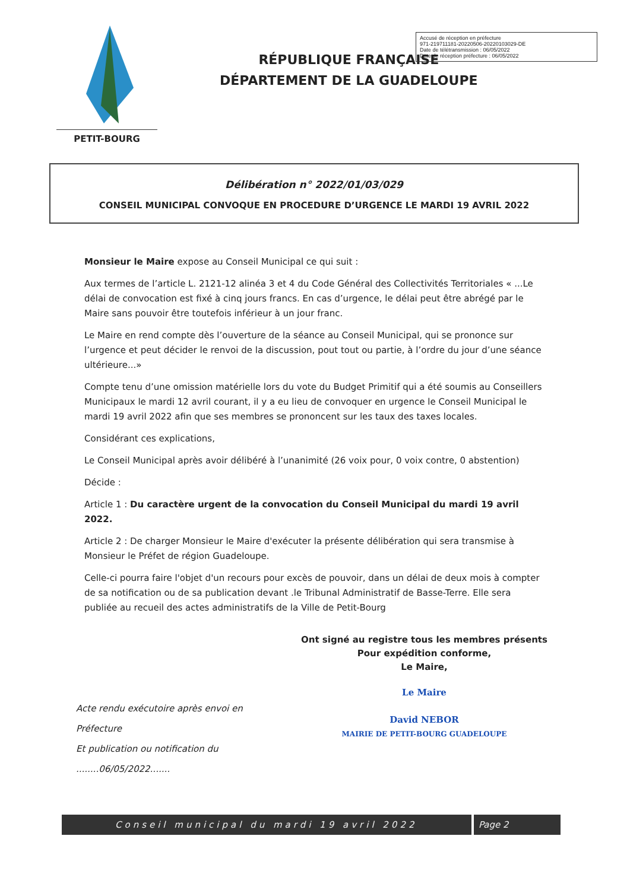PETIT-BOURG
RÉPUBLIQUE FRANÇAISE
DÉPARTEMENT DE LA GUADELOUPE
Accusé de réception en préfecture
971-219711181-20220506-20220103029-DE
Date de télétransmission : 06/05/2022
Date de réception préfecture : 06/05/2022
Délibération n° 2022/01/03/029
CONSEIL MUNICIPAL CONVOQUE EN PROCEDURE D’URGENCE LE MARDI 19 AVRIL 2022
Monsieur le Maire expose au Conseil Municipal ce qui suit :
Aux termes de l’article L. 2121-12 alinéa 3 et 4 du Code Général des Collectivités Territoriales « ...Le délai de convocation est fixé à cinq jours francs. En cas d’urgence, le délai peut être abrégé par le Maire sans pouvoir être toutefois inférieur à un jour franc.
Le Maire en rend compte dès l’ouverture de la séance au Conseil Municipal, qui se prononce sur l’urgence et peut décider le renvoi de la discussion, pout tout ou partie, à l’ordre du jour d’une séance ultérieure...»
Compte tenu d’une omission matérielle lors du vote du Budget Primitif qui a été soumis au Conseillers Municipaux le mardi 12 avril courant, il y a eu lieu de convoquer en urgence le Conseil Municipal le mardi 19 avril 2022 afin que ses membres se prononcent sur les taux des taxes locales.
Considérant ces explications,
Le Conseil Municipal après avoir délibéré à l’unanimité (26 voix pour, 0 voix contre, 0 abstention)
Décide :
Article 1 : Du caractère urgent de la convocation du Conseil Municipal du mardi 19 avril 2022.
Article 2 : De charger Monsieur le Maire d'exécuter la présente délibération qui sera transmise à Monsieur le Préfet de région Guadeloupe.
Celle-ci pourra faire l'objet d'un recours pour excès de pouvoir, dans un délai de deux mois à compter de sa notification ou de sa publication devant .le Tribunal Administratif de Basse-Terre. Elle sera publiée au recueil des actes administratifs de la Ville de Petit-Bourg
Acte rendu exécutoire après envoi en Préfecture
Et publication ou notification du
........06/05/2022.......
Ont signé au registre tous les membres présents
Pour expédition conforme,
Le Maire,
Le Maire
David NEBOR
MAIRIE DE PETIT-BOURG GUADELOUPE
Conseil municipal du mardi 19 avril 2022
Page 2